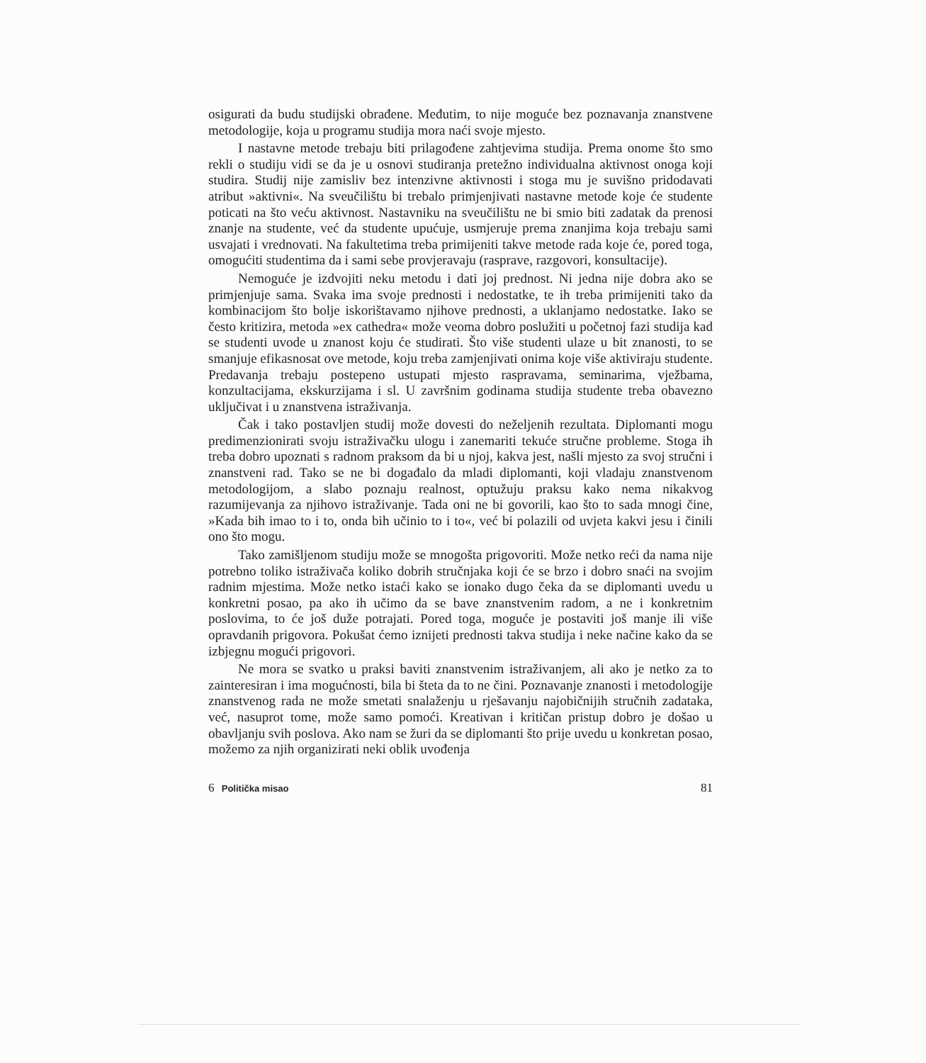osigurati da budu studijski obrađene. Međutim, to nije moguće bez poznavanja znanstvene metodologije, koja u programu studija mora naći svoje mjesto.
I nastavne metode trebaju biti prilagođene zahtjevima studija. Prema onome što smo rekli o studiju vidi se da je u osnovi studiranja pretežno individualna aktivnost onoga koji studira. Studij nije zamisliv bez intenzivne aktivnosti i stoga mu je suvišno pridodavati atribut »aktivni«. Na sveučilištu bi trebalo primjenjivati nastavne metode koje će studente poticati na što veću aktivnost. Nastavniku na sveučilištu ne bi smio biti zadatak da prenosi znanje na studente, već da studente upućuje, usmjeruje prema znanjima koja trebaju sami usvajati i vrednovati. Na fakultetima treba primijeniti takve metode rada koje će, pored toga, omogućiti studentima da i sami sebe provjeravaju (rasprave, razgovori, konsultacije).
Nemoguće je izdvojiti neku metodu i dati joj prednost. Ni jedna nije dobra ako se primjenjuje sama. Svaka ima svoje prednosti i nedostatke, te ih treba primijeniti tako da kombinacijom što bolje iskorištavamo njihove prednosti, a uklanjamo nedostatke. Iako se često kritizira, metoda »ex cathedra« može veoma dobro poslužiti u početnoj fazi studija kad se studenti uvode u znanost koju će studirati. Što više studenti ulaze u bit znanosti, to se smanjuje efikasnosat ove metode, koju treba zamjenjivati onima koje više aktiviraju studente. Predavanja trebaju postepeno ustupati mjesto raspravama, seminarima, vježbama, konzultacijama, ekskurzijama i sl. U završnim godinama studija studente treba obavezno uključivat i u znanstvena istraživanja.
Čak i tako postavljen studij može dovesti do neželjenih rezultata. Diplomanti mogu predimenzionirati svoju istraživačku ulogu i zanemariti tekuće stručne probleme. Stoga ih treba dobro upoznati s radnom praksom da bi u njoj, kakva jest, našli mjesto za svoj stručni i znanstveni rad. Tako se ne bi događalo da mladi diplomanti, koji vladaju znanstvenom metodologijom, a slabo poznaju realnost, optužuju praksu kako nema nikakvog razumijevanja za njihovo istraživanje. Tada oni ne bi govorili, kao što to sada mnogi čine, »Kada bih imao to i to, onda bih učinio to i to«, već bi polazili od uvjeta kakvi jesu i činili ono što mogu.
Tako zamišljenom studiju može se mnogošta prigovoriti. Može netko reći da nama nije potrebno toliko istraživača koliko dobrih stručnjaka koji će se brzo i dobro snaći na svojim radnim mjestima. Može netko istaći kako se ionako dugo čeka da se diplomanti uvedu u konkretni posao, pa ako ih učimo da se bave znanstvenim radom, a ne i konkretnim poslovima, to će još duže potrajati. Pored toga, moguće je postaviti još manje ili više opravdanih prigovora. Pokušat ćemo iznijeti prednosti takva studija i neke načine kako da se izbjegnu mogući prigovori.
Ne mora se svatko u praksi baviti znanstvenim istraživanjem, ali ako je netko za to zainteresiran i ima mogućnosti, bila bi šteta da to ne čini. Poznavanje znanosti i metodologije znanstvenog rada ne može smetati snalaženju u rješavanju najobičnijih stručnih zadataka, već, nasuprot tome, može samo pomoći. Kreativan i kritičan pristup dobro je došao u obavljanju svih poslova. Ako nam se žuri da se diplomanti što prije uvedu u konkretan posao, možemo za njih organizirati neki oblik uvođenja
6 Politička misao 81